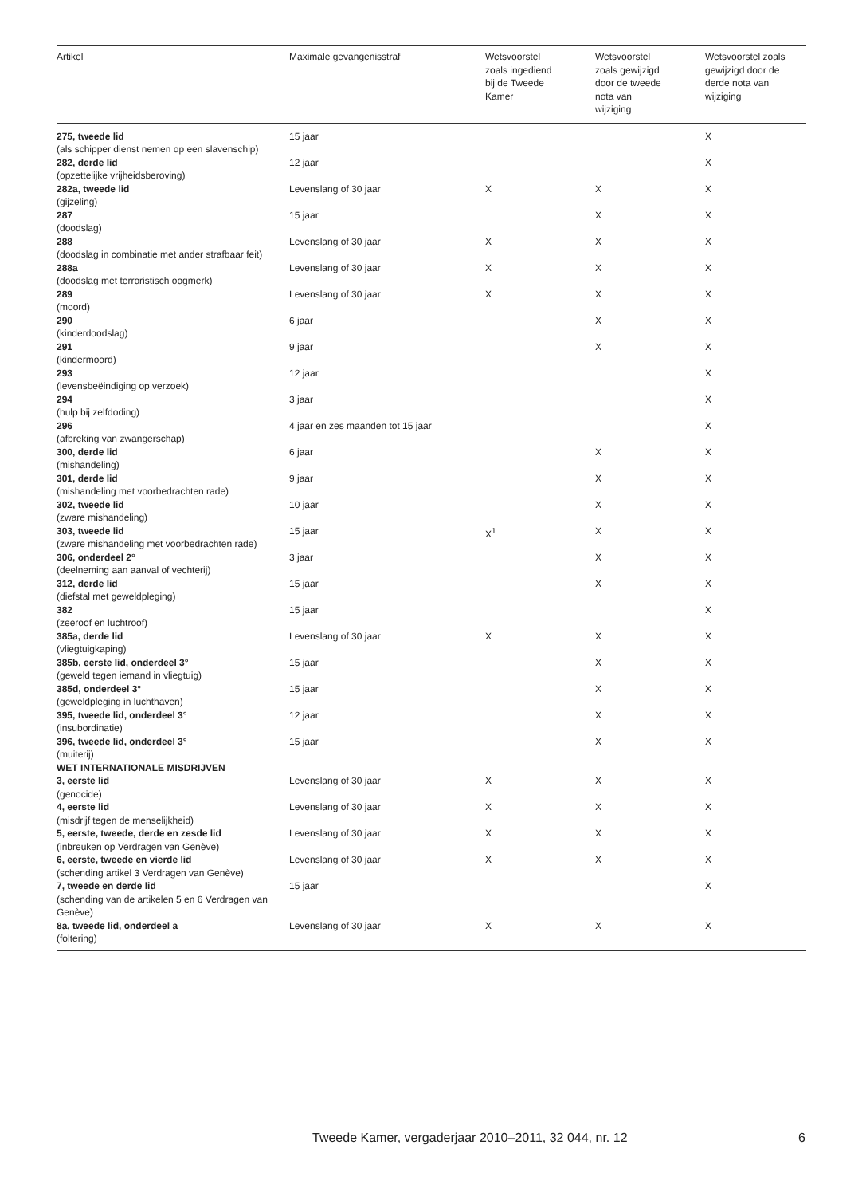| Artikel | Maximale gevangenisstraf | Wetsvoorstel zoals ingediend bij de Tweede Kamer | Wetsvoorstel zoals gewijzigd door de tweede nota van wijziging | Wetsvoorstel zoals gewijzigd door de derde nota van wijziging |
| --- | --- | --- | --- | --- |
| 275, tweede lid (als schipper dienst nemen op een slavenschip) | 15 jaar | | | X |
| 282, derde lid (opzettelijke vrijheidsberoving) | 12 jaar | | | X |
| 282a, tweede lid (gijzeling) | Levenslang of 30 jaar | X | X | X |
| 287 (doodslag) | 15 jaar | | X | X |
| 288 (doodslag in combinatie met ander strafbaar feit) | Levenslang of 30 jaar | X | X | X |
| 288a (doodslag met terroristisch oogmerk) | Levenslang of 30 jaar | X | X | X |
| 289 (moord) | Levenslang of 30 jaar | X | X | X |
| 290 (kinderdoodslag) | 6 jaar | | X | X |
| 291 (kindermoord) | 9 jaar | | X | X |
| 293 (levensbeëindiging op verzoek) | 12 jaar | | | X |
| 294 (hulp bij zelfdoding) | 3 jaar | | | X |
| 296 (afbreking van zwangerschap) | 4 jaar en zes maanden tot 15 jaar | | | X |
| 300, derde lid (mishandeling) | 6 jaar | | X | X |
| 301, derde lid (mishandeling met voorbedrachten rade) | 9 jaar | | X | X |
| 302, tweede lid (zware mishandeling) | 10 jaar | | X | X |
| 303, tweede lid (zware mishandeling met voorbedrachten rade) | 15 jaar | X<sup>1</sup> | X | X |
| 306, onderdeel 2° (deelneming aan aanval of vechterij) | 3 jaar | | X | X |
| 312, derde lid (diefstal met geweldpleging) | 15 jaar | | X | X |
| 382 (zeeroof en luchtroof) | 15 jaar | | | X |
| 385a, derde lid (vliegtuigkaping) | Levenslang of 30 jaar | X | X | X |
| 385b, eerste lid, onderdeel 3° (geweld tegen iemand in vliegtuig) | 15 jaar | | X | X |
| 385d, onderdeel 3° (geweldpleging in luchthaven) | 15 jaar | | X | X |
| 395, tweede lid, onderdeel 3° (insubordinatie) | 12 jaar | | X | X |
| 396, tweede lid, onderdeel 3° (muiterij) | 15 jaar | | X | X |
| WET INTERNATIONALE MISDRIJVEN | | | | |
| 3, eerste lid (genocide) | Levenslang of 30 jaar | X | X | X |
| 4, eerste lid (misdrijf tegen de menselijkheid) | Levenslang of 30 jaar | X | X | X |
| 5, eerste, tweede, derde en zesde lid (inbreuken op Verdragen van Genève) | Levenslang of 30 jaar | X | X | X |
| 6, eerste, tweede en vierde lid (schending artikel 3 Verdragen van Genève) | Levenslang of 30 jaar | X | X | X |
| 7, tweede en derde lid (schending van de artikelen 5 en 6 Verdragen van Genève) | 15 jaar | | | X |
| 8a, tweede lid, onderdeel a (foltering) | Levenslang of 30 jaar | X | X | X |
Tweede Kamer, vergaderjaar 2010–2011, 32 044, nr. 12
6